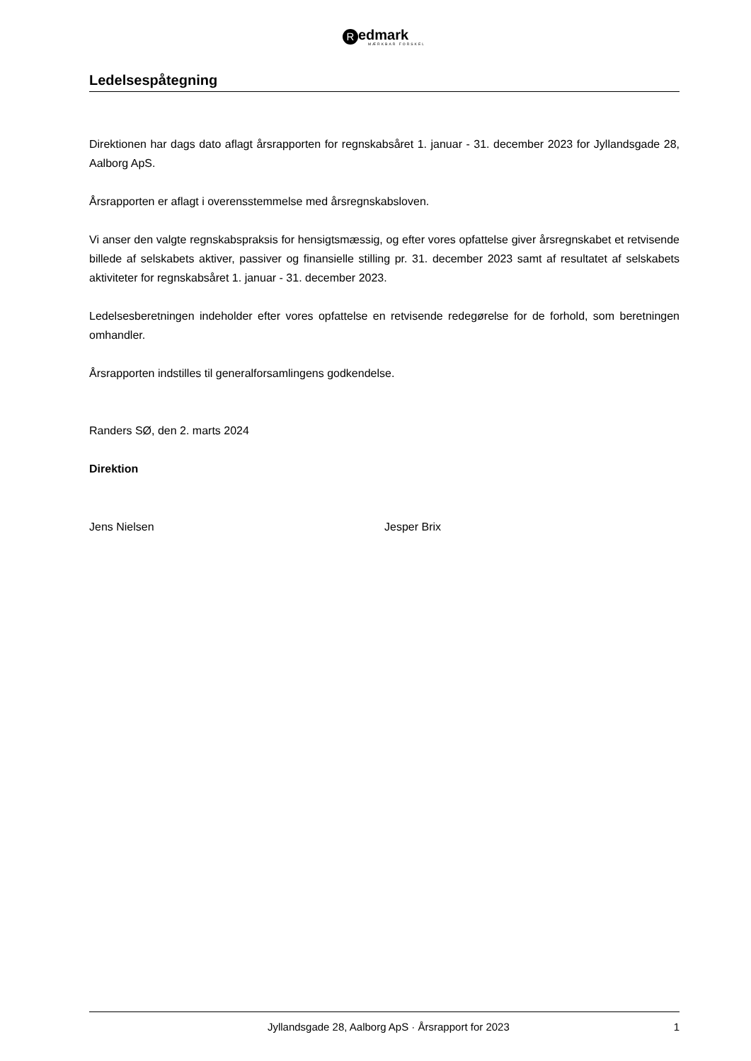Redmark
MÆRKBAR FORSKEL
Ledelsespåtegning
Direktionen har dags dato aflagt årsrapporten for regnskabsåret 1. januar - 31. december 2023 for Jyllandsgade 28, Aalborg ApS.
Årsrapporten er aflagt i overensstemmelse med årsregnskabsloven.
Vi anser den valgte regnskabspraksis for hensigtsmæssig, og efter vores opfattelse giver årsregnskabet et retvisende billede af selskabets aktiver, passiver og finansielle stilling pr. 31. december 2023 samt af resultatet af selskabets aktiviteter for regnskabsåret 1. januar - 31. december 2023.
Ledelsesberetningen indeholder efter vores opfattelse en retvisende redegørelse for de forhold, som beretningen omhandler.
Årsrapporten indstilles til generalforsamlingens godkendelse.
Randers SØ, den 2. marts 2024
Direktion
Jens Nielsen Jesper Brix
Jyllandsgade 28, Aalborg ApS · Årsrapport for 2023 1